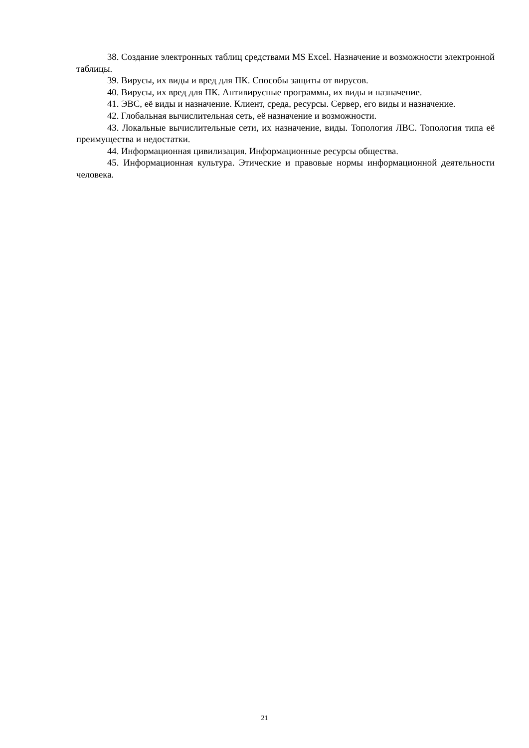38. Создание электронных таблиц средствами MS Excel. Назначение и возможности электронной таблицы.
39. Вирусы, их виды и вред для ПК. Способы защиты от вирусов.
40. Вирусы, их вред для ПК. Антивирусные программы, их виды и назначение.
41. ЭВС, её виды и назначение. Клиент, среда, ресурсы. Сервер, его виды и назначение.
42. Глобальная вычислительная сеть, её назначение и возможности.
43. Локальные вычислительные сети, их назначение, виды. Топология ЛВС. Топология типа её преимущества и недостатки.
44. Информационная цивилизация. Информационные ресурсы общества.
45. Информационная культура. Этические и правовые нормы информационной деятельности человека.
21